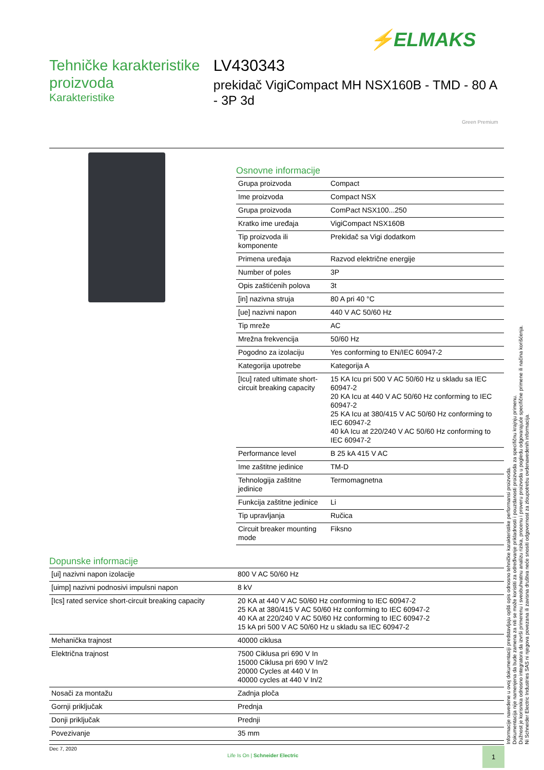⚡ELMAKS
Tehničke karakteristike proizvoda
Karakteristike
LV430343
prekidač VigiCompact MH NSX160B - TMD - 80 A - 3P 3d
Green Premium
Osnovne informacije
| Grupa proizvoda | Compact |
| Ime proizvoda | Compact NSX |
| Grupa proizvoda | ComPact NSX100...250 |
| Kratko ime uređaja | VigiCompact NSX160B |
| Tip proizvoda ili komponente | Prekidač sa Vigi dodatkom |
| Primena uređaja | Razvod električne energije |
| Number of poles | 3P |
| Opis zaštićenih polova | 3t |
| [in] nazivna struja | 80 A pri 40 °C |
| [ue] nazivni napon | 440 V AC 50/60 Hz |
| Tip mreže | AC |
| Mrežna frekvencija | 50/60 Hz |
| Pogodno za izolaciju | Yes conforming to EN/IEC 60947-2 |
| Kategorija upotrebe | Kategorija A |
| [Icu] rated ultimate short-circuit breaking capacity | 15 KA Icu pri 500 V AC 50/60 Hz u skladu sa IEC 60947-2 20 KA Icu at 440 V AC 50/60 Hz conforming to IEC 60947-2 25 KA Icu at 380/415 V AC 50/60 Hz conforming to IEC 60947-2 40 kA Icu at 220/240 V AC 50/60 Hz conforming to IEC 60947-2 |
| Performance level | B 25 kA 415 V AC |
| Ime zaštitne jedinice | TM-D |
| Tehnologija zaštitne jedinice | Termomagnetna |
| Funkcija zaštitne jedinice | Li |
| Tip upravljanja | Ručica |
| Circuit breaker mounting mode | Fiksno |
Dopunske informacije
| [ui] nazivni napon izolacije | 800 V AC 50/60 Hz |
| [uimp] nazivni podnosivi impulsni napon | 8 kV |
| [Ics] rated service short-circuit breaking capacity | 20 KA at 440 V AC 50/60 Hz conforming to IEC 60947-2 25 KA at 380/415 V AC 50/60 Hz conforming to IEC 60947-2 40 KA at 220/240 V AC 50/60 Hz conforming to IEC 60947-2 15 kA pri 500 V AC 50/60 Hz u skladu sa IEC 60947-2 |
| Mehanička trajnost | 40000 ciklusa |
| Električna trajnost | 7500 Ciklusa pri 690 V In 15000 Ciklusa pri 690 V In/2 20000 Cycles at 440 V In 40000 cycles at 440 V In/2 |
| Nosači za montažu | Zadnja ploča |
| Gornji priključak | Prednja |
| Donji priključak | Prednji |
| Povezivanje | 35 mm |
Informacije navedene u ovoj dokumentaciji predstavljaju opšti opis odnosno tehničke karakteristike performansi proizvoda.
Dokumentacija nije namenjena da bude zamena za niti se može koristiti za određivanje prikladnosti i pouzdanosti proizvoda za specifičnu krajnju primenu.
Dužnost je korisnika odnosno integratora da izvrši primerenu i sveobuhvatnu analizu rizika, procenu i proveru proizvoda u pogledu odgovarajuće specifične primene ili načina korišćenja.
Ni Schneider Electric Industries SAS ni njegova povezana ili zavisna društva neće snositi odgovornost za zloupotrebu ovdenavedenih informacija.
Dec 7, 2020
Life Is On | Schneider Electric
1